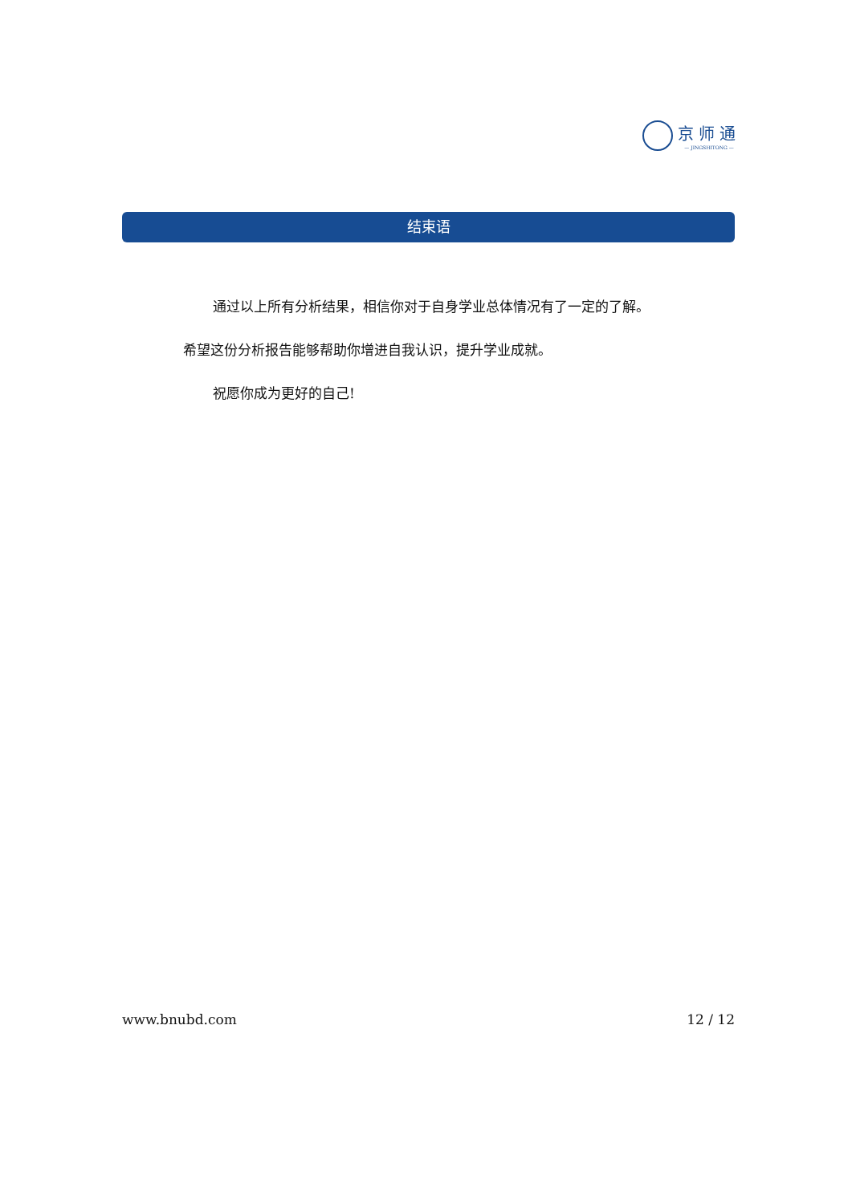京师通
— JINGSHITONG —
结束语
通过以上所有分析结果，相信你对于自身学业总体情况有了一定的了解。 希望这份分析报告能够帮助你增进自我认识，提升学业成就。
祝愿你成为更好的自己!
www.bnubd.com 12 / 12